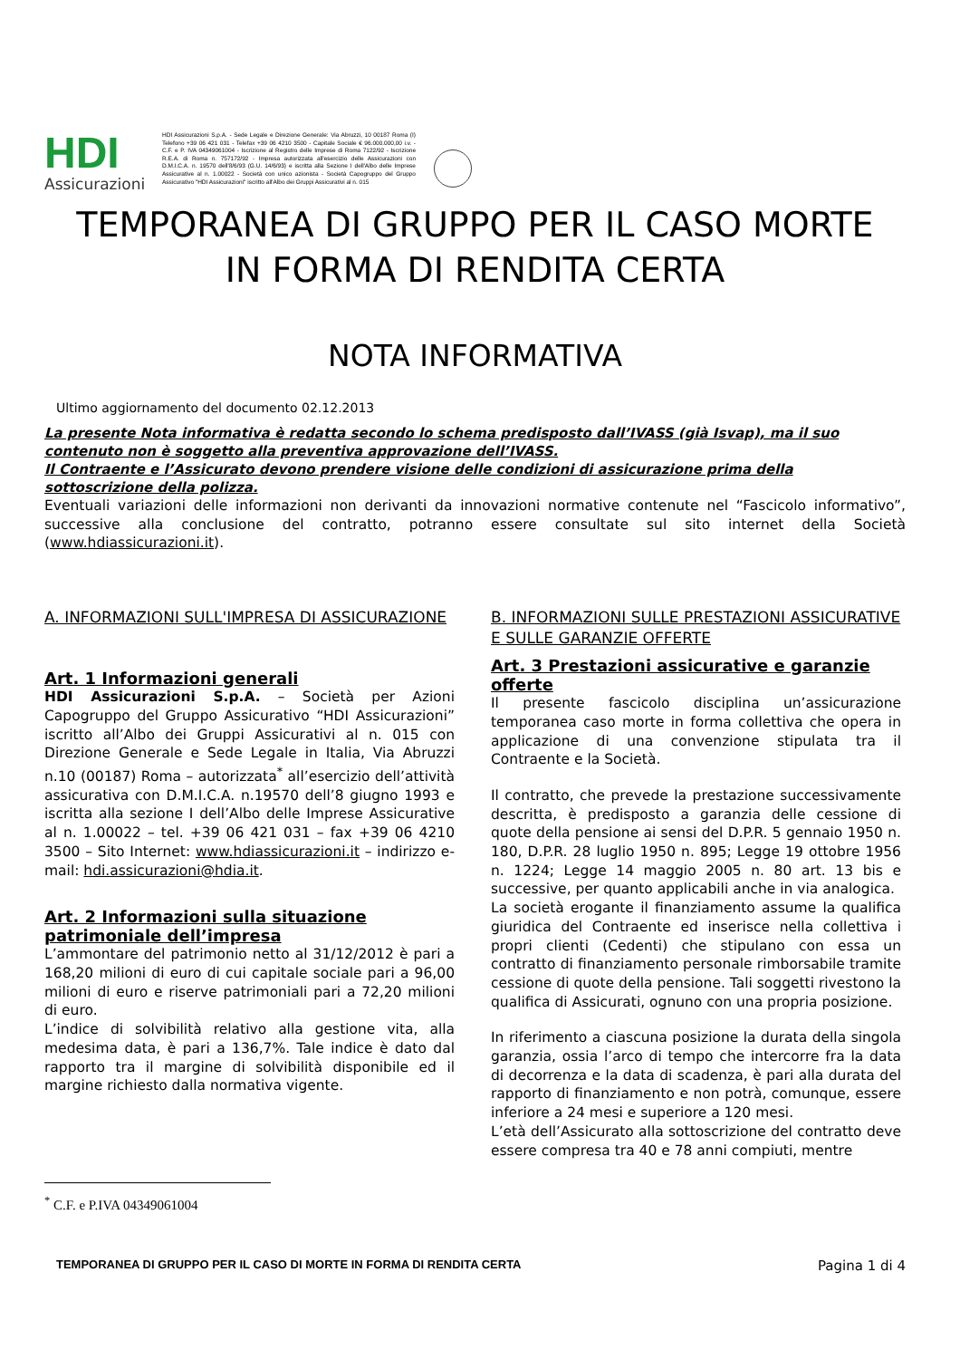HDI
Assicurazioni
HDI Assicurazioni S.p.A. - Sede Legale e Direzione Generale: Via Abruzzi, 10 00187 Roma (I) Telefono +39 06 421 031 - Telefax +39 06 4210 3500 - Capitale Sociale € 96.000.000,00 i.v. - C.F. e P. IVA 04349061004 - Iscrizione al Registro delle Imprese di Roma 7122/92 - Iscrizione R.E.A. di Roma n. 757172/92 - Impresa autorizzata all'esercizio delle Assicurazioni con D.M.I.C.A. n. 19570 dell'8/6/93 (G.U. 14/6/93) e iscritta alla Sezione I dell'Albo delle Imprese Assicurative al n. 1.00022 - Società con unico azionista - Società Capogruppo del Gruppo Assicurativo "HDI Assicurazioni" iscritto all'Albo dei Gruppi Assicurativi al n. 015
TEMPORANEA DI GRUPPO PER IL CASO MORTE
IN FORMA DI RENDITA CERTA
NOTA INFORMATIVA
Ultimo aggiornamento del documento 02.12.2013
La presente Nota informativa è redatta secondo lo schema predisposto dall’IVASS (già Isvap), ma il suo contenuto non è soggetto alla preventiva approvazione dell’IVASS.
Il Contraente e l’Assicurato devono prendere visione delle condizioni di assicurazione prima della sottoscrizione della polizza.
Eventuali variazioni delle informazioni non derivanti da innovazioni normative contenute nel “Fascicolo informativo”, successive alla conclusione del contratto, potranno essere consultate sul sito internet della Società (www.hdiassicurazioni.it).
A. INFORMAZIONI SULL'IMPRESA DI ASSICURAZIONE
Art. 1 Informazioni generali
HDI Assicurazioni S.p.A. – Società per Azioni Capogruppo del Gruppo Assicurativo “HDI Assicurazioni” iscritto all’Albo dei Gruppi Assicurativi al n. 015 con Direzione Generale e Sede Legale in Italia, Via Abruzzi n.10 (00187) Roma – autorizzata<sup>*</sup> all’esercizio dell’attività assicurativa con D.M.I.C.A. n.19570 dell’8 giugno 1993 e iscritta alla sezione I dell’Albo delle Imprese Assicurative al n. 1.00022 – tel. +39 06 421 031 – fax +39 06 4210 3500 – Sito Internet: www.hdiassicurazioni.it – indirizzo e-mail: hdi.assicurazioni@hdia.it.
Art. 2 Informazioni sulla situazione patrimoniale dell’impresa
L’ammontare del patrimonio netto al 31/12/2012 è pari a 168,20 milioni di euro di cui capitale sociale pari a 96,00 milioni di euro e riserve patrimoniali pari a 72,20 milioni di euro.
L’indice di solvibilità relativo alla gestione vita, alla medesima data, è pari a 136,7%. Tale indice è dato dal rapporto tra il margine di solvibilità disponibile ed il margine richiesto dalla normativa vigente.
B. INFORMAZIONI SULLE PRESTAZIONI ASSICURATIVE E SULLE GARANZIE OFFERTE
Art. 3 Prestazioni assicurative e garanzie offerte
Il presente fascicolo disciplina un’assicurazione temporanea caso morte in forma collettiva che opera in applicazione di una convenzione stipulata tra il Contraente e la Società.
Il contratto, che prevede la prestazione successivamente descritta, è predisposto a garanzia delle cessione di quote della pensione ai sensi del D.P.R. 5 gennaio 1950 n. 180, D.P.R. 28 luglio 1950 n. 895; Legge 19 ottobre 1956 n. 1224; Legge 14 maggio 2005 n. 80 art. 13 bis e successive, per quanto applicabili anche in via analogica.
La società erogante il finanziamento assume la qualifica giuridica del Contraente ed inserisce nella collettiva i propri clienti (Cedenti) che stipulano con essa un contratto di finanziamento personale rimborsabile tramite cessione di quote della pensione. Tali soggetti rivestono la qualifica di Assicurati, ognuno con una propria posizione.
In riferimento a ciascuna posizione la durata della singola garanzia, ossia l’arco di tempo che intercorre fra la data di decorrenza e la data di scadenza, è pari alla durata del rapporto di finanziamento e non potrà, comunque, essere inferiore a 24 mesi e superiore a 120 mesi.
L’età dell’Assicurato alla sottoscrizione del contratto deve essere compresa tra 40 e 78 anni compiuti, mentre
<sup>*</sup> C.F. e P.IVA 04349061004
TEMPORANEA DI GRUPPO PER IL CASO DI MORTE IN FORMA DI RENDITA CERTA Pagina 1 di 4